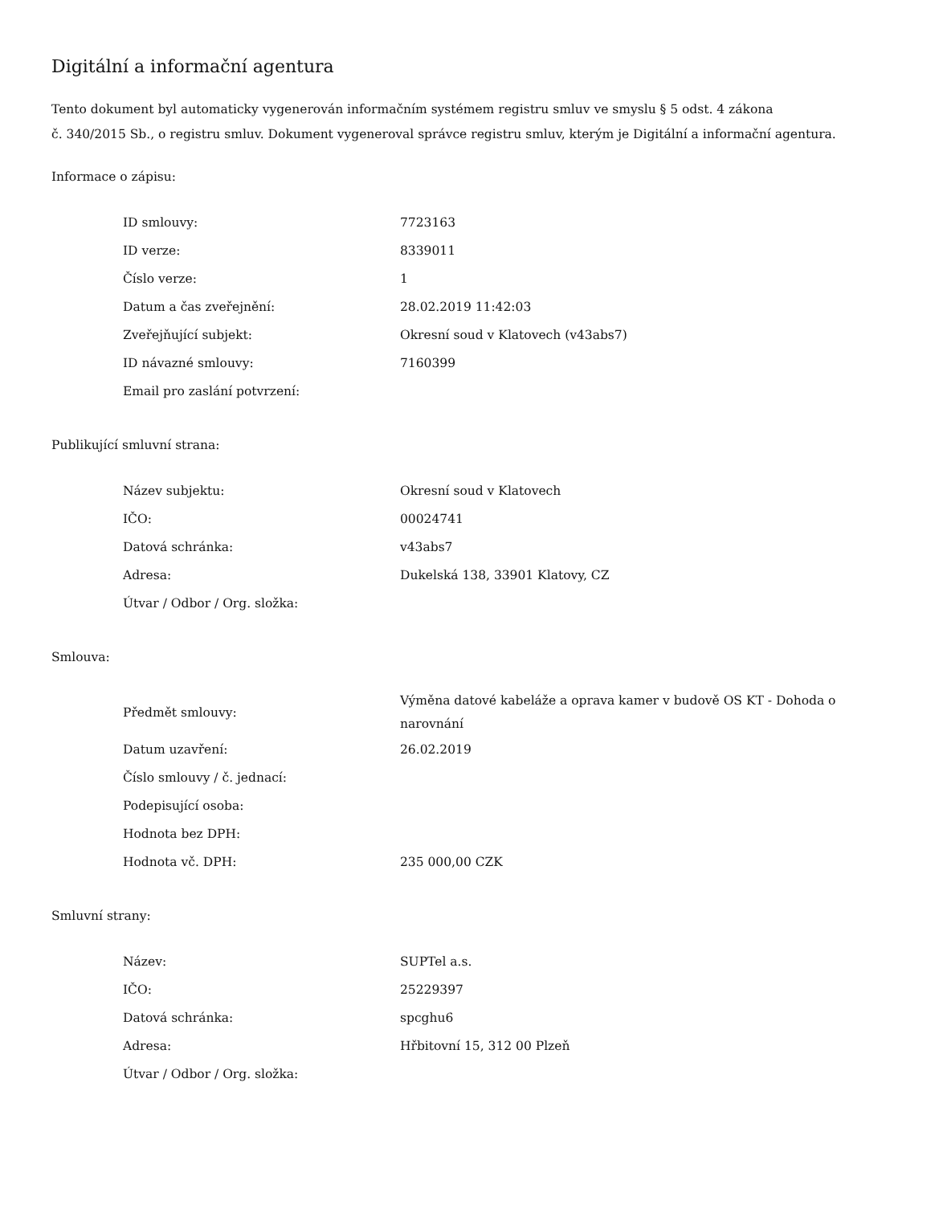Digitální a informační agentura
Tento dokument byl automaticky vygenerován informačním systémem registru smluv ve smyslu § 5 odst. 4 zákona
č. 340/2015 Sb., o registru smluv. Dokument vygeneroval správce registru smluv, kterým je Digitální a informační agentura.
Informace o zápisu:
| ID smlouvy: | 7723163 |
| ID verze: | 8339011 |
| Číslo verze: | 1 |
| Datum a čas zveřejnění: | 28.02.2019 11:42:03 |
| Zveřejňující subjekt: | Okresní soud v Klatovech (v43abs7) |
| ID návazné smlouvy: | 7160399 |
| Email pro zaslání potvrzení: | |
Publikující smluvní strana:
| Název subjektu: | Okresní soud v Klatovech |
| IČO: | 00024741 |
| Datová schránka: | v43abs7 |
| Adresa: | Dukelská 138, 33901 Klatovy, CZ |
| Útvar / Odbor / Org. složka: | |
Smlouva:
| Předmět smlouvy: | Výměna datové kabeláže a oprava kamer v budově OS KT - Dohoda o narovnání |
| Datum uzavření: | 26.02.2019 |
| Číslo smlouvy / č. jednací: | |
| Podepisující osoba: | |
| Hodnota bez DPH: | |
| Hodnota vč. DPH: | 235 000,00 CZK |
Smluvní strany:
| Název: | SUPTel a.s. |
| IČO: | 25229397 |
| Datová schránka: | spcghu6 |
| Adresa: | Hřbitovní 15, 312 00 Plzeň |
| Útvar / Odbor / Org. složka: | |